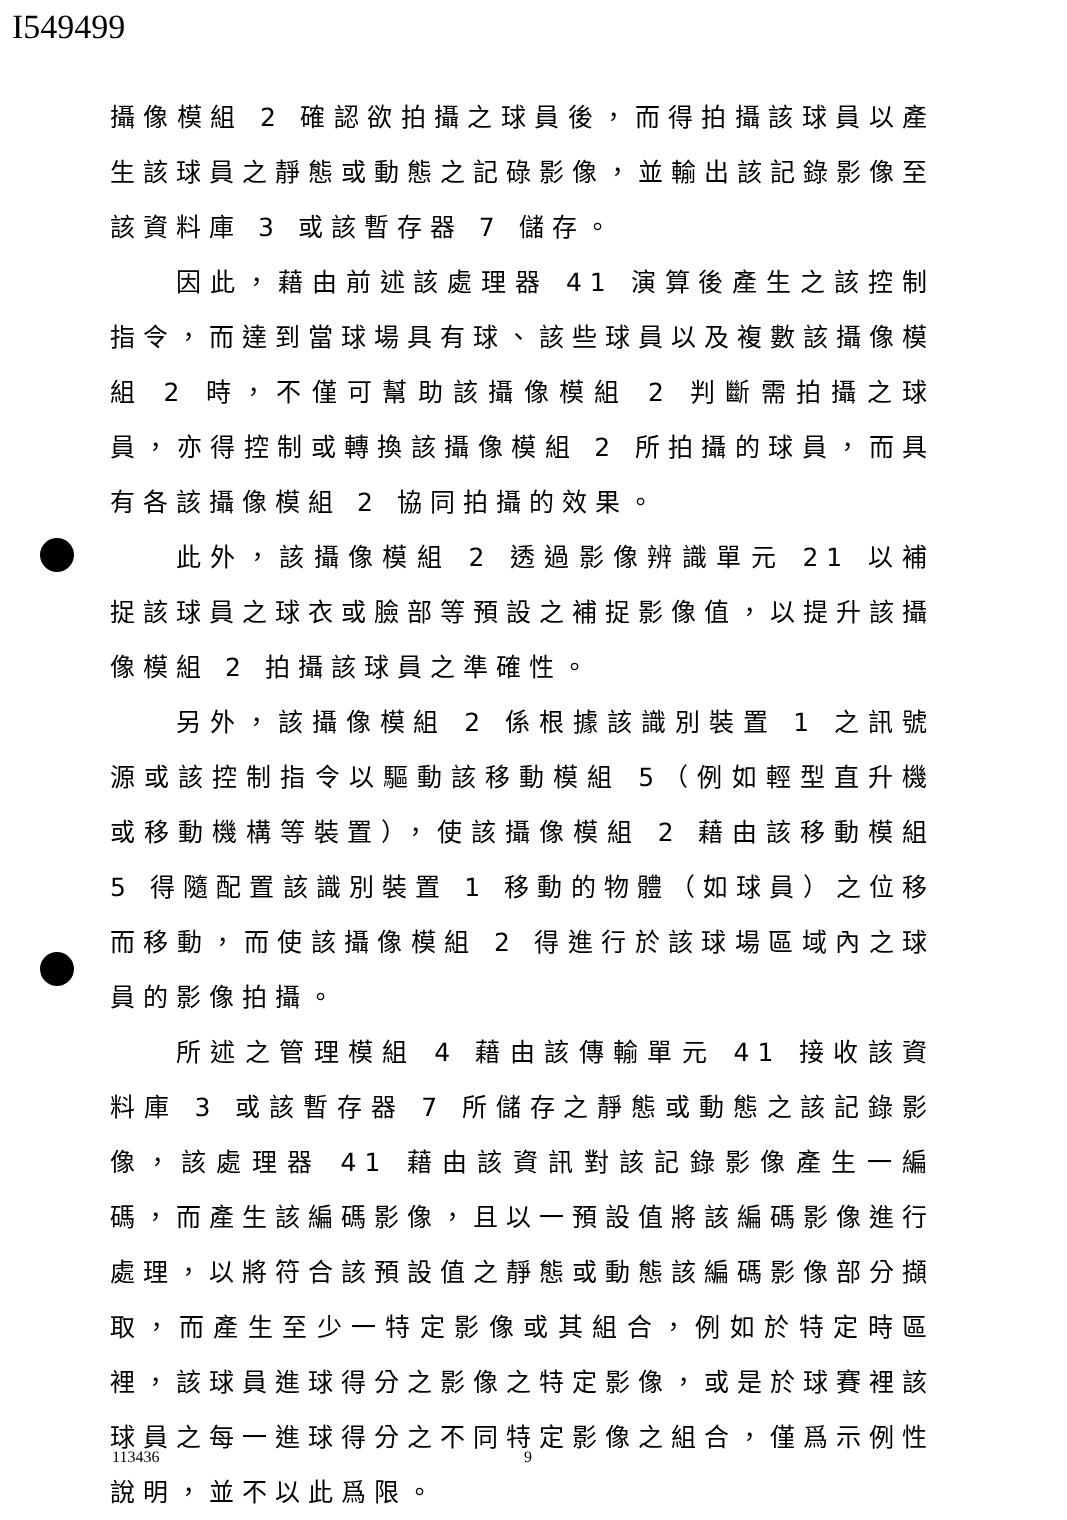I549499
攝像模組 2 確認欲拍攝之球員後，而得拍攝該球員以產生該球員之靜態或動態之記碌影像，並輸出該記錄影像至該資料庫 3 或該暫存器 7 儲存。
因此，藉由前述該處理器 41 演算後產生之該控制指令，而達到當球場具有球、該些球員以及複數該攝像模組 2 時，不僅可幫助該攝像模組 2 判斷需拍攝之球員，亦得控制或轉換該攝像模組 2 所拍攝的球員，而具有各該攝像模組 2 協同拍攝的效果。
此外，該攝像模組 2 透過影像辨識單元 21 以補捉該球員之球衣或臉部等預設之補捉影像值，以提升該攝像模組 2 拍攝該球員之準確性。
另外，該攝像模組 2 係根據該識別裝置 1 之訊號源或該控制指令以驅動該移動模組 5（例如輕型直升機或移動機構等裝置），使該攝像模組 2 藉由該移動模組 5 得隨配置該識別裝置 1 移動的物體（如球員）之位移而移動，而使該攝像模組 2 得進行於該球場區域內之球員的影像拍攝。
所述之管理模組 4 藉由該傳輸單元 41 接收該資料庫 3 或該暫存器 7 所儲存之靜態或動態之該記錄影像，該處理器 41 藉由該資訊對該記錄影像產生一編碼，而產生該編碼影像，且以一預設值將該編碼影像進行處理，以將符合該預設值之靜態或動態該編碼影像部分擷取，而產生至少一特定影像或其組合，例如於特定時區裡，該球員進球得分之影像之特定影像，或是於球賽裡該球員之每一進球得分之不同特定影像之組合，僅爲示例性說明，並不以此爲限。
113436 9